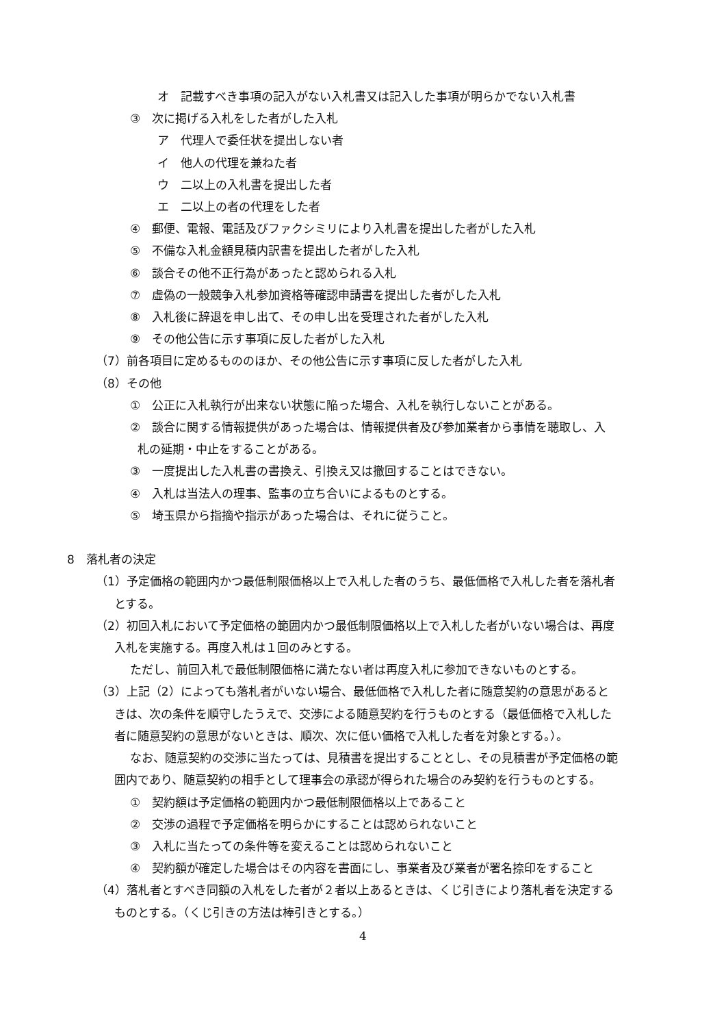オ　記載すべき事項の記入がない入札書又は記入した事項が明らかでない入札書
③　次に掲げる入札をした者がした入札
ア　代理人で委任状を提出しない者
イ　他人の代理を兼ねた者
ウ　二以上の入札書を提出した者
エ　二以上の者の代理をした者
④　郵便、電報、電話及びファクシミリにより入札書を提出した者がした入札
⑤　不備な入札金額見積内訳書を提出した者がした入札
⑥　談合その他不正行為があったと認められる入札
⑦　虚偽の一般競争入札参加資格等確認申請書を提出した者がした入札
⑧　入札後に辞退を申し出て、その申し出を受理された者がした入札
⑨　その他公告に示す事項に反した者がした入札
（7）前各項目に定めるもののほか、その他公告に示す事項に反した者がした入札
（8）その他
①　公正に入札執行が出来ない状態に陥った場合、入札を執行しないことがある。
②　談合に関する情報提供があった場合は、情報提供者及び参加業者から事情を聴取し、入
札の延期・中止をすることがある。
③　一度提出した入札書の書換え、引換え又は撤回することはできない。
④　入札は当法人の理事、監事の立ち合いによるものとする。
⑤　埼玉県から指摘や指示があった場合は、それに従うこと。
8　落札者の決定
（1）予定価格の範囲内かつ最低制限価格以上で入札した者のうち、最低価格で入札した者を落札者
とする。
（2）初回入札において予定価格の範囲内かつ最低制限価格以上で入札した者がいない場合は、再度
入札を実施する。再度入札は１回のみとする。
ただし、前回入札で最低制限価格に満たない者は再度入札に参加できないものとする。
（3）上記（2）によっても落札者がいない場合、最低価格で入札した者に随意契約の意思があると
きは、次の条件を順守したうえで、交渉による随意契約を行うものとする（最低価格で入札した
者に随意契約の意思がないときは、順次、次に低い価格で入札した者を対象とする。）。
なお、随意契約の交渉に当たっては、見積書を提出することとし、その見積書が予定価格の範
囲内であり、随意契約の相手として理事会の承認が得られた場合のみ契約を行うものとする。
①　契約額は予定価格の範囲内かつ最低制限価格以上であること
②　交渉の過程で予定価格を明らかにすることは認められないこと
③　入札に当たっての条件等を変えることは認められないこと
④　契約額が確定した場合はその内容を書面にし、事業者及び業者が署名捺印をすること
（4）落札者とすべき同額の入札をした者が２者以上あるときは、くじ引きにより落札者を決定する
ものとする。（くじ引きの方法は棒引きとする。）
4